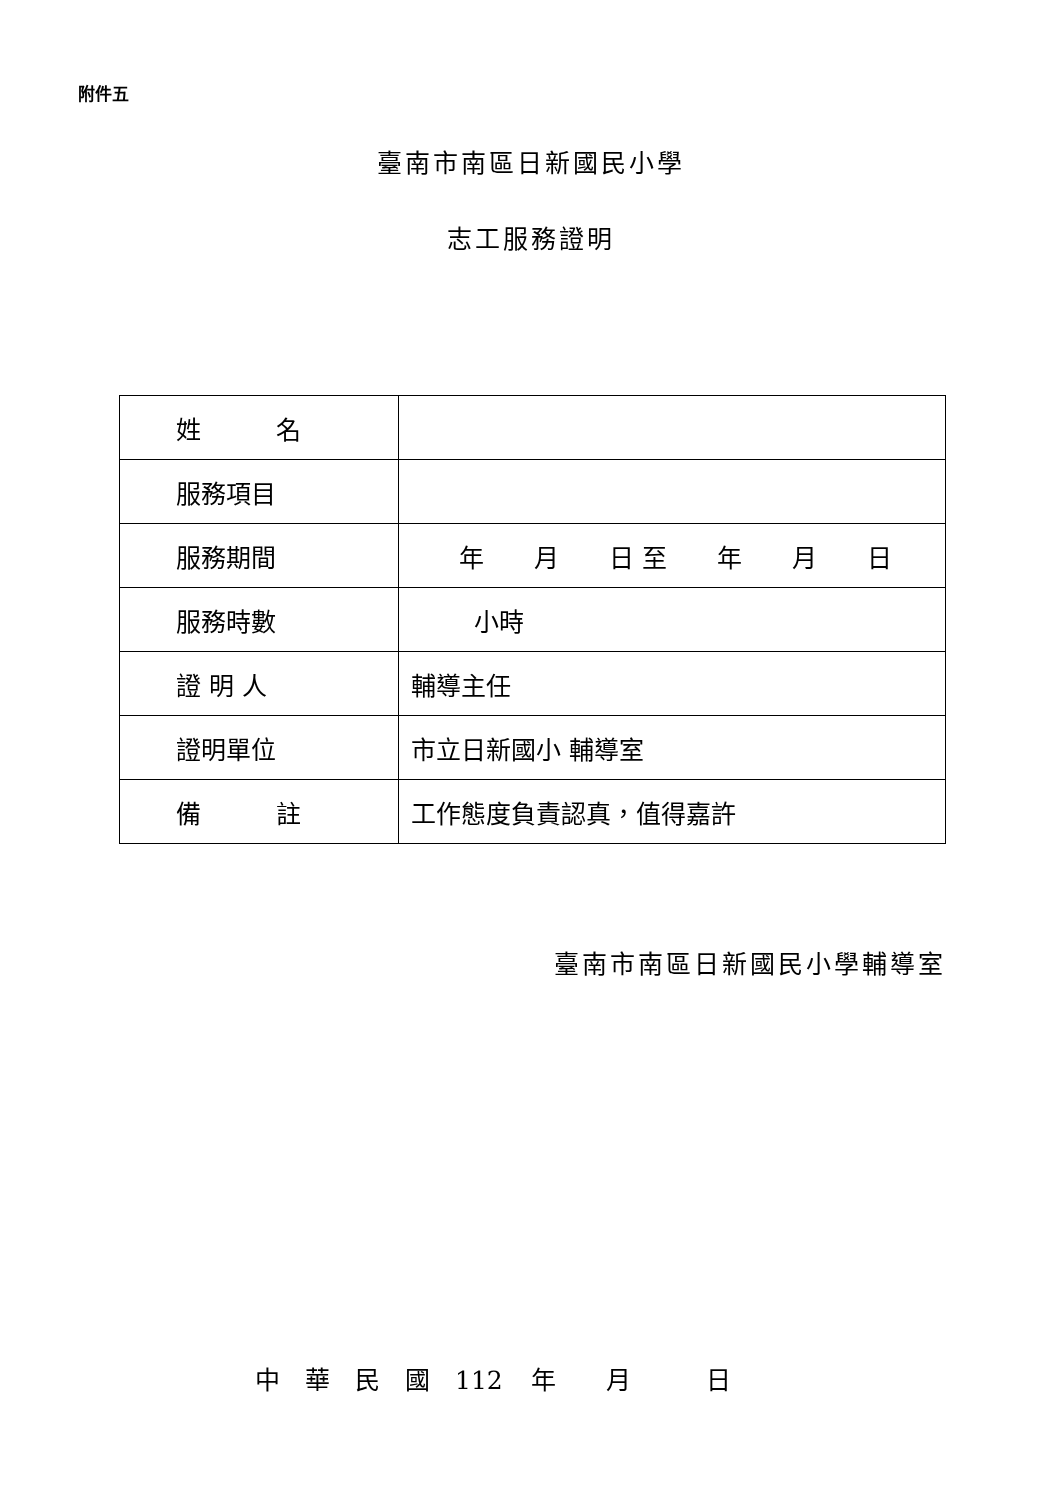附件五
臺南市南區日新國民小學
志工服務證明
| 姓 名 | |
| 服務項目 | |
| 服務期間 | 年 月 日 至 年 月 日 |
| 服務時數 | 小時 |
| 證 明 人 | 輔導主任 |
| 證明單位 | 市立日新國小 輔導室 |
| 備 註 | 工作態度負責認真，值得嘉許 |
臺南市南區日新國民小學輔導室
中　華　民　國　112 年　　月　　　日